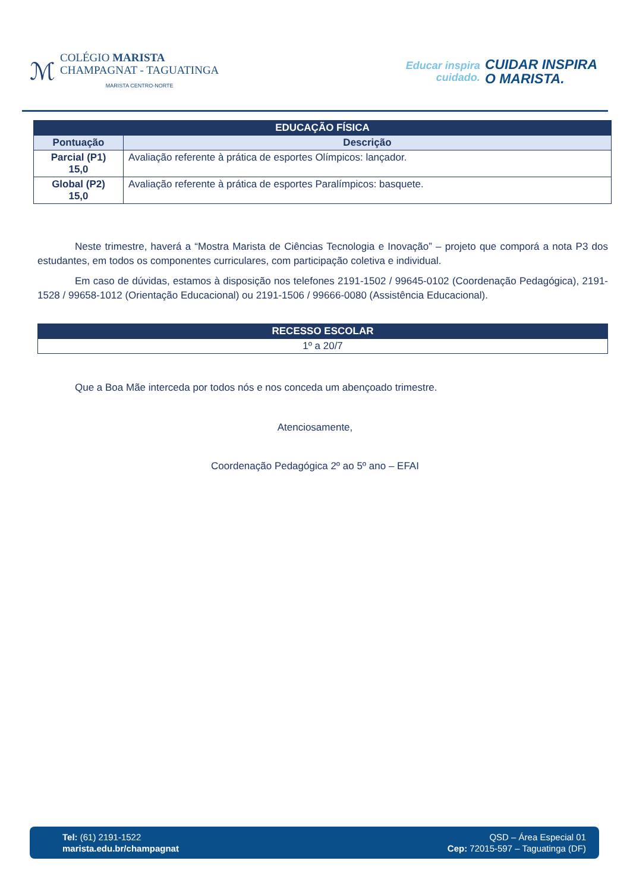ℳ
COLÉGIO MARISTA
CHAMPAGNAT - TAGUATINGA
MARISTA CENTRO-NORTE
Educar inspira
cuidado.
CUIDAR INSPIRA
O MARISTA.
| EDUCAÇÃO FÍSICA | |
| --- | --- |
| Pontuação | Descrição |
| Parcial (P1) 15,0 | Avaliação referente à prática de esportes Olímpicos: lançador. |
| Global (P2) 15,0 | Avaliação referente à prática de esportes Paralímpicos: basquete. |
Neste trimestre, haverá a “Mostra Marista de Ciências Tecnologia e Inovação” – projeto que comporá a nota P3 dos estudantes, em todos os componentes curriculares, com participação coletiva e individual.
Em caso de dúvidas, estamos à disposição nos telefones 2191-1502 / 99645-0102 (Coordenação Pedagógica), 2191-1528 / 99658-1012 (Orientação Educacional) ou 2191-1506 / 99666-0080 (Assistência Educacional).
| RECESSO ESCOLAR |
| --- |
| 1º a 20/7 |
Que a Boa Mãe interceda por todos nós e nos conceda um abençoado trimestre.
Atenciosamente,
Coordenação Pedagógica 2º ao 5º ano – EFAI
Tel: (61) 2191-1522
marista.edu.br/champagnat
QSD – Área Especial 01
Cep: 72015-597 – Taguatinga (DF)